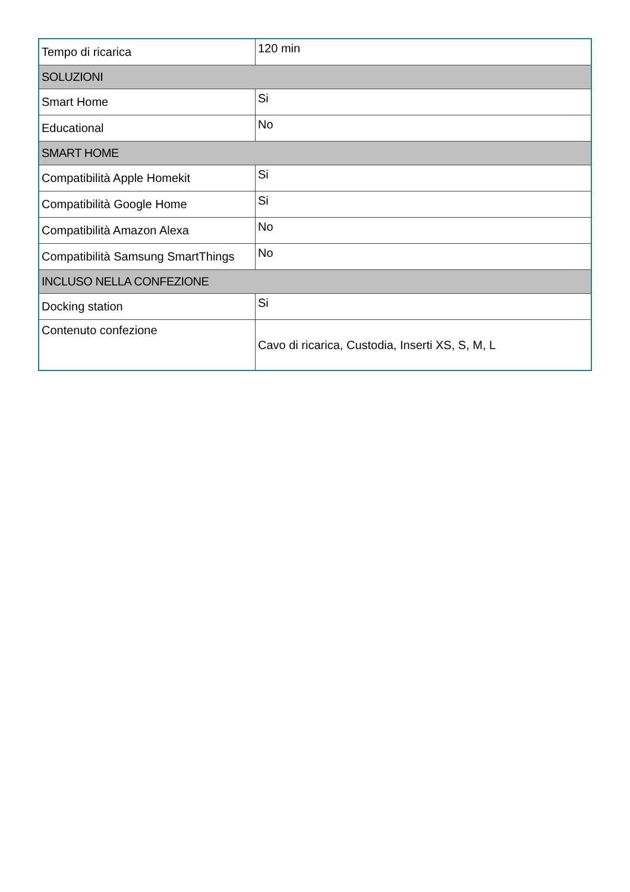| Tempo di ricarica | 120 min |
| SOLUZIONI | |
| Smart Home | Si |
| Educational | No |
| SMART HOME | |
| Compatibilità Apple Homekit | Si |
| Compatibilità Google Home | Si |
| Compatibilità Amazon Alexa | No |
| Compatibilità Samsung SmartThings | No |
| INCLUSO NELLA CONFEZIONE | |
| Docking station | Si |
| Contenuto confezione | Cavo di ricarica, Custodia, Inserti XS, S, M, L |